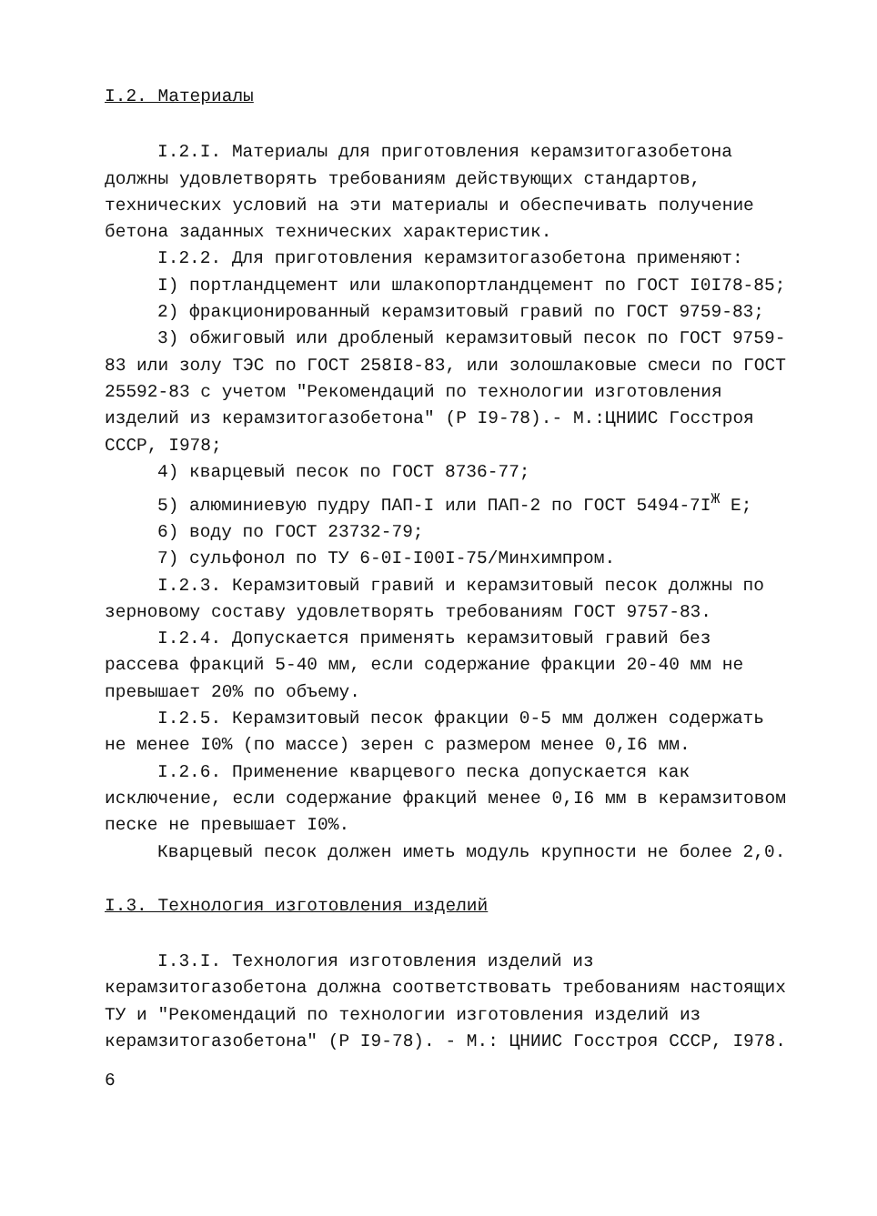I.2. Материалы
I.2.I. Материалы для приготовления керамзитогазобетона должны удовлетворять требованиям действующих стандартов, технических условий на эти материалы и обеспечивать получение бетона заданных технических характеристик.
I.2.2. Для приготовления керамзитогазобетона применяют:
I) портландцемент или шлакопортландцемент по ГОСТ I0I78-85;
2) фракционированный керамзитовый гравий по ГОСТ 9759-83;
3) обжиговый или дробленый керамзитовый песок по ГОСТ 9759-83 или золу ТЭС по ГОСТ 258I8-83, или золошлаковые смеси по ГОСТ 25592-83 с учетом "Рекомендаций по технологии изготовления изделий из керамзитогазобетона" (Р I9-78).- М.:ЦНИИС Госстроя СССР, I978;
4) кварцевый песок по ГОСТ 8736-77;
5) алюминиевую пудру ПАП-I или ПАП-2 по ГОСТ 5494-7I<sup>Ж</sup> Е;
6) воду по ГОСТ 23732-79;
7) сульфонол по ТУ 6-0I-I00I-75/Минхимпром.
I.2.3. Керамзитовый гравий и керамзитовый песок должны по зерновому составу удовлетворять требованиям ГОСТ 9757-83.
I.2.4. Допускается применять керамзитовый гравий без рассева фракций 5-40 мм, если содержание фракции 20-40 мм не превышает 20% по объему.
I.2.5. Керамзитовый песок фракции 0-5 мм должен содержать не менее I0% (по массе) зерен с размером менее 0,I6 мм.
I.2.6. Применение кварцевого песка допускается как исключение, если содержание фракций менее 0,I6 мм в керамзитовом песке не превышает I0%.
Кварцевый песок должен иметь модуль крупности не более 2,0.
I.3. Технология изготовления изделий
I.3.I. Технология изготовления изделий из керамзитогазобетона должна соответствовать требованиям настоящих ТУ и "Рекомендаций по технологии изготовления изделий из керамзитогазобетона" (Р I9-78). - М.: ЦНИИС Госстроя СССР, I978.
6